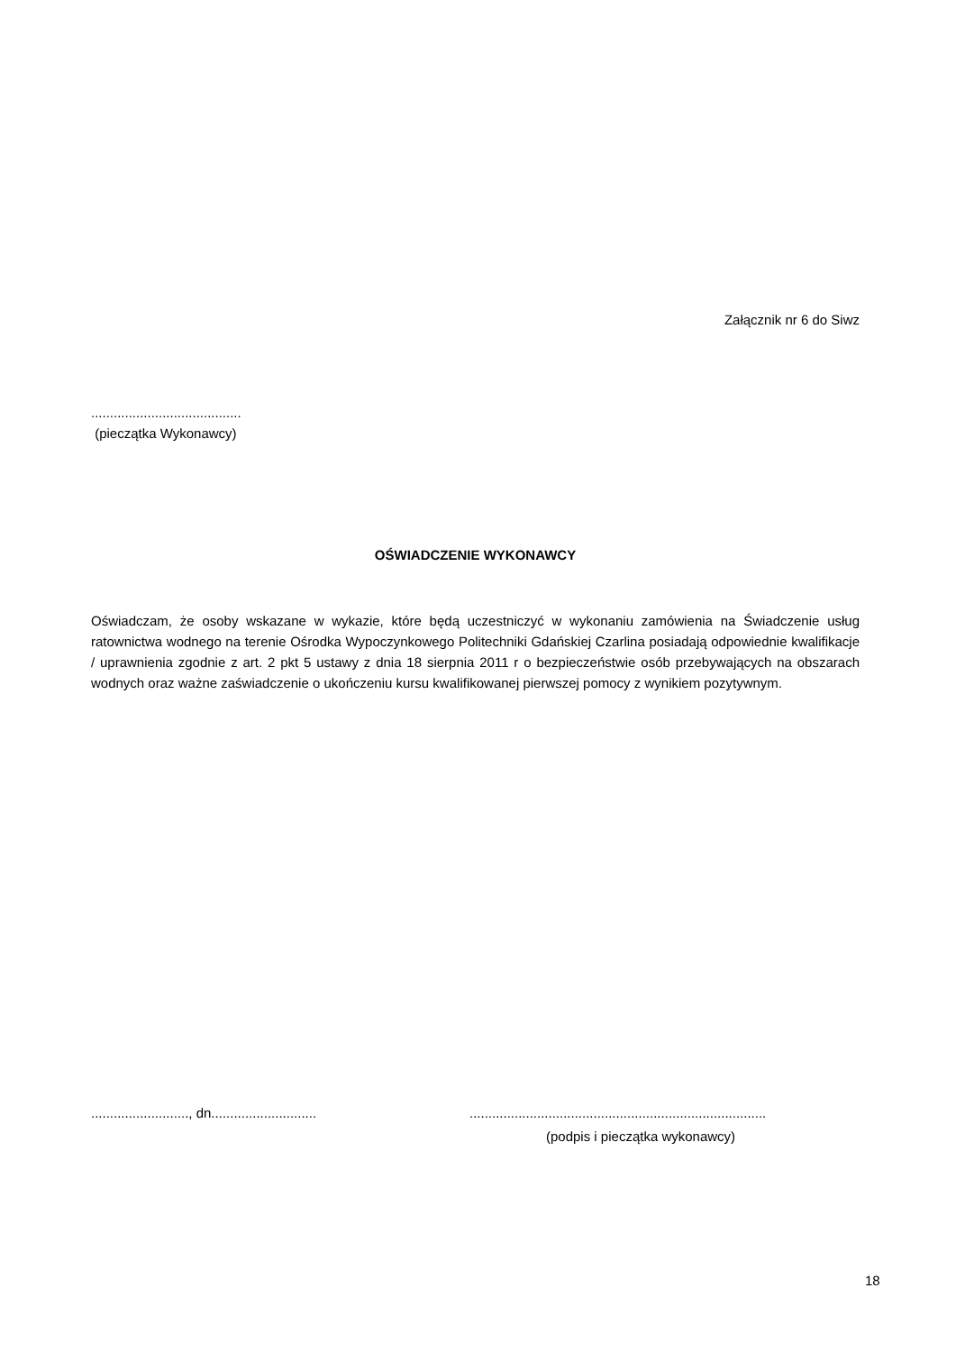Załącznik nr 6 do Siwz
........................................
(pieczątka Wykonawcy)
OŚWIADCZENIE WYKONAWCY
Oświadczam, że osoby wskazane w wykazie, które będą uczestniczyć w wykonaniu zamówienia na Świadczenie usług ratownictwa wodnego na terenie Ośrodka Wypoczynkowego Politechniki Gdańskiej Czarlina posiadają odpowiednie kwalifikacje / uprawnienia zgodnie z art. 2 pkt 5 ustawy z dnia 18 sierpnia 2011 r o bezpieczeństwie osób przebywających na obszarach wodnych oraz ważne zaświadczenie o ukończeniu kursu kwalifikowanej pierwszej pomocy z wynikiem pozytywnym.
.........................., dn............................ ...............................................................................
(podpis i pieczątka wykonawcy)
18